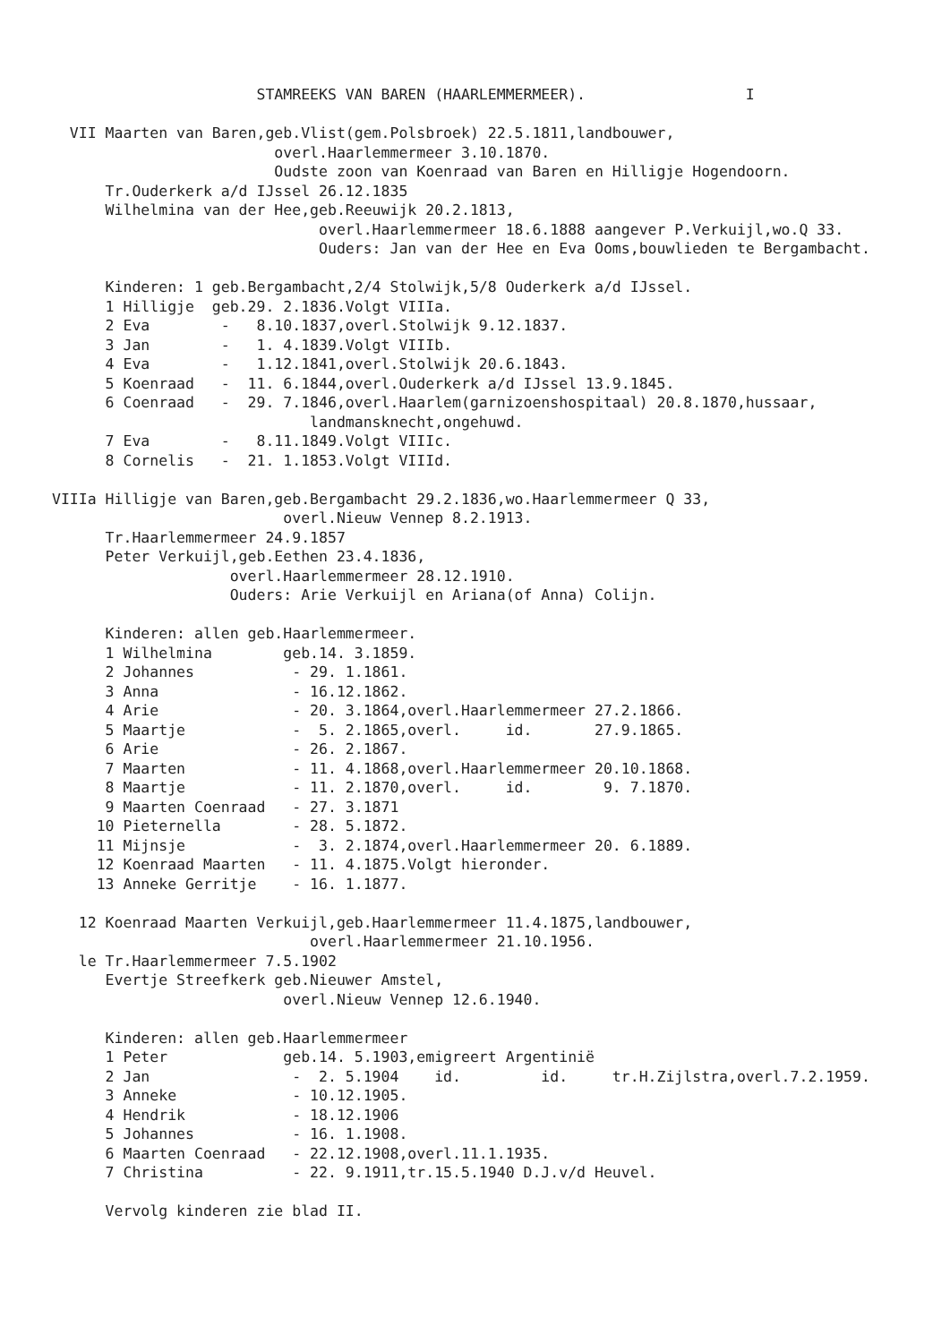STAMREEKS VAN BAREN (HAARLEMMERMEER).                  I

  VII Maarten van Baren,geb.Vlist(gem.Polsbroek) 22.5.1811,landbouwer,
                         overl.Haarlemmermeer 3.10.1870.
                         Oudste zoon van Koenraad van Baren en Hilligje Hogendoorn.
      Tr.Ouderkerk a/d IJssel 26.12.1835
      Wilhelmina van der Hee,geb.Reeuwijk 20.2.1813,
                              overl.Haarlemmermeer 18.6.1888 aangever P.Verkuijl,wo.Q 33.
                              Ouders: Jan van der Hee en Eva Ooms,bouwlieden te Bergambacht.

      Kinderen: 1 geb.Bergambacht,2/4 Stolwijk,5/8 Ouderkerk a/d IJssel.
      1 Hilligje  geb.29. 2.1836.Volgt VIIIa.
      2 Eva        -   8.10.1837,overl.Stolwijk 9.12.1837.
      3 Jan        -   1. 4.1839.Volgt VIIIb.
      4 Eva        -   1.12.1841,overl.Stolwijk 20.6.1843.
      5 Koenraad   -  11. 6.1844,overl.Ouderkerk a/d IJssel 13.9.1845.
      6 Coenraad   -  29. 7.1846,overl.Haarlem(garnizoenshospitaal) 20.8.1870,hussaar,
                             landmansknecht,ongehuwd.
      7 Eva        -   8.11.1849.Volgt VIIIc.
      8 Cornelis   -  21. 1.1853.Volgt VIIId.

VIIIa Hilligje van Baren,geb.Bergambacht 29.2.1836,wo.Haarlemmermeer Q 33,
                          overl.Nieuw Vennep 8.2.1913.
      Tr.Haarlemmermeer 24.9.1857
      Peter Verkuijl,geb.Eethen 23.4.1836,
                    overl.Haarlemmermeer 28.12.1910.
                    Ouders: Arie Verkuijl en Ariana(of Anna) Colijn.

      Kinderen: allen geb.Haarlemmermeer.
      1 Wilhelmina        geb.14. 3.1859.
      2 Johannes           - 29. 1.1861.
      3 Anna               - 16.12.1862.
      4 Arie               - 20. 3.1864,overl.Haarlemmermeer 27.2.1866.
      5 Maartje            -  5. 2.1865,overl.     id.       27.9.1865.
      6 Arie               - 26. 2.1867.
      7 Maarten            - 11. 4.1868,overl.Haarlemmermeer 20.10.1868.
      8 Maartje            - 11. 2.1870,overl.     id.        9. 7.1870.
      9 Maarten Coenraad   - 27. 3.1871
     10 Pieternella        - 28. 5.1872.
     11 Mijnsje            -  3. 2.1874,overl.Haarlemmermeer 20. 6.1889.
     12 Koenraad Maarten   - 11. 4.1875.Volgt hieronder.
     13 Anneke Gerritje    - 16. 1.1877.

   12 Koenraad Maarten Verkuijl,geb.Haarlemmermeer 11.4.1875,landbouwer,
                             overl.Haarlemmermeer 21.10.1956.
   le Tr.Haarlemmermeer 7.5.1902
      Evertje Streefkerk geb.Nieuwer Amstel,
                          overl.Nieuw Vennep 12.6.1940.

      Kinderen: allen geb.Haarlemmermeer
      1 Peter             geb.14. 5.1903,emigreert Argentinië
      2 Jan                -  2. 5.1904    id.         id.     tr.H.Zijlstra,overl.7.2.1959.
      3 Anneke             - 10.12.1905.
      4 Hendrik            - 18.12.1906
      5 Johannes           - 16. 1.1908.
      6 Maarten Coenraad   - 22.12.1908,overl.11.1.1935.
      7 Christina          - 22. 9.1911,tr.15.5.1940 D.J.v/d Heuvel.

      Vervolg kinderen zie blad II.